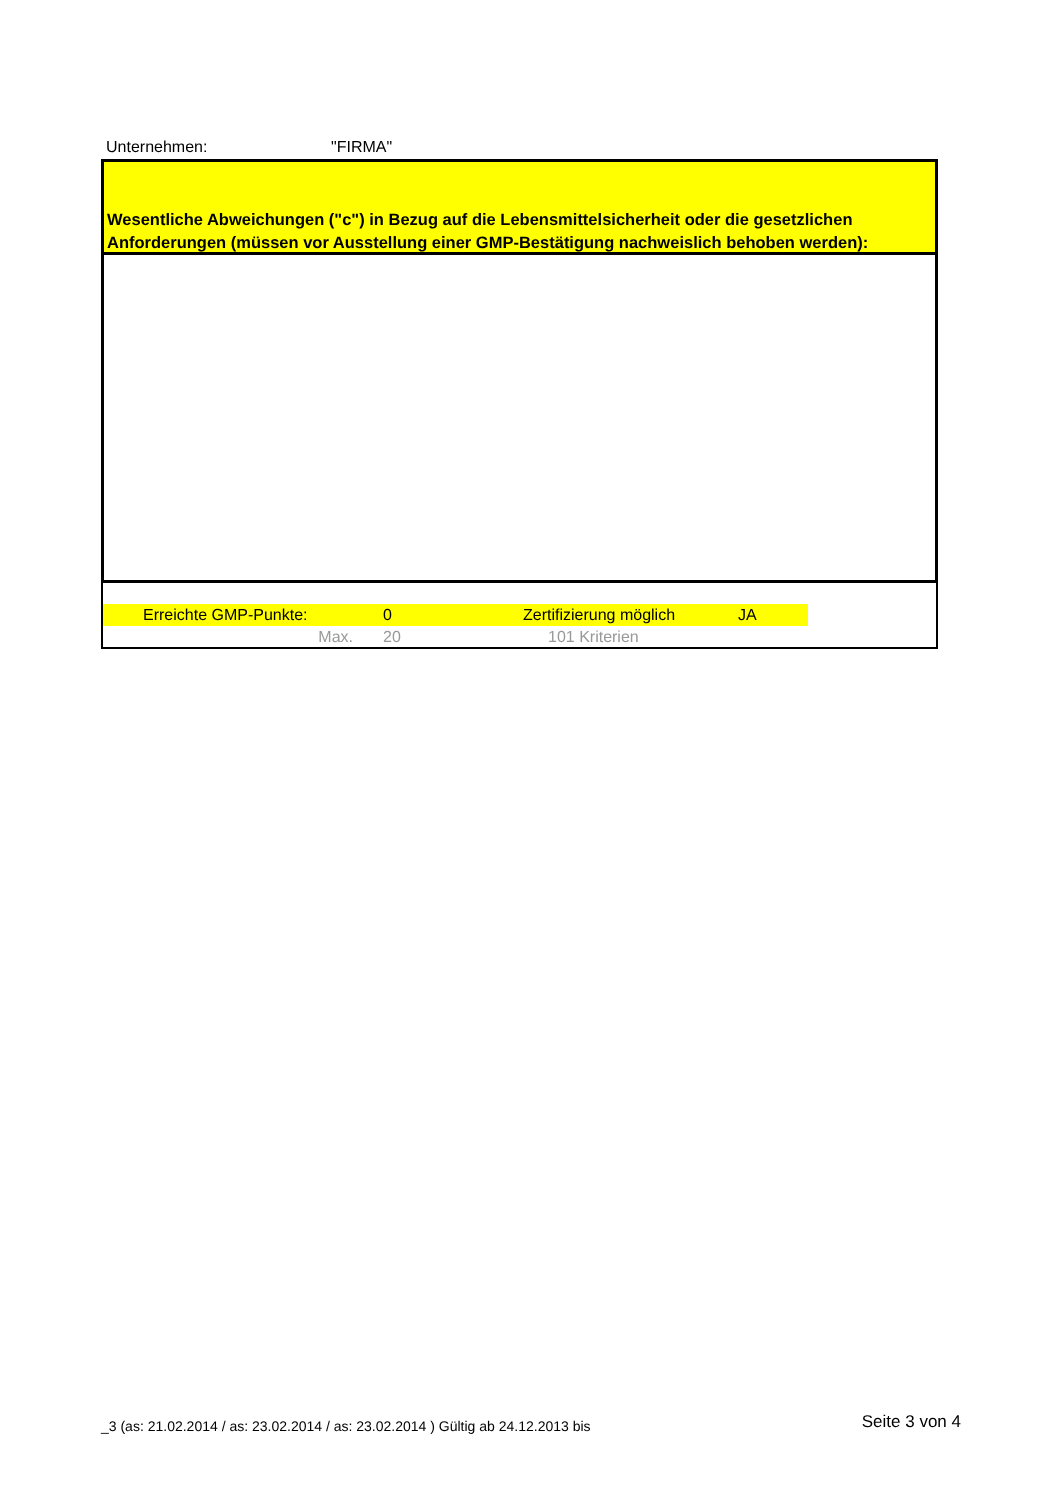Unternehmen: "FIRMA"
Wesentliche Abweichungen ("c") in Bezug auf die Lebensmittelsicherheit oder die gesetzlichen Anforderungen (müssen vor Ausstellung einer GMP-Bestätigung nachweislich behoben werden):
| | Erreichte GMP-Punkte: | 0 | Zertifizierung möglich | JA |
| | Max. | 20 | 101 Kriterien | |
_3 (as: 21.02.2014 / as: 23.02.2014 / as: 23.02.2014 ) Gültig ab 24.12.2013 bis Seite 3 von 4